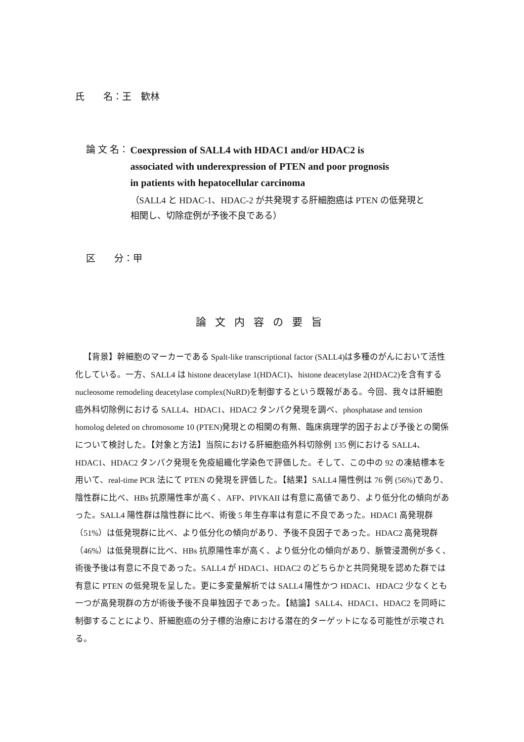氏　　名：王　歓林
論 文 名：
Coexpression of SALL4 with HDAC1 and/or HDAC2 is
associated with underexpression of PTEN and poor prognosis
in patients with hepatocellular carcinoma
（SALL4 と HDAC-1、HDAC-2 が共発現する肝細胞癌は PTEN の低発現と
相関し、切除症例が予後不良である）
区　　分：甲
論文内容の要旨
【背景】幹細胞のマーカーである Spalt-like transcriptional factor (SALL4)は多種のがんにおいて活性化している。一方、SALL4 は histone deacetylase 1(HDAC1)、histone deacetylase 2(HDAC2)を含有する nucleosome remodeling deacetylase complex(NuRD)を制御するという既報がある。今回、我々は肝細胞癌外科切除例における SALL4、HDAC1、HDAC2 タンパク発現を調べ、phosphatase and tension homolog deleted on chromosome 10 (PTEN)発現との相関の有無、臨床病理学的因子および予後との関係について検討した。【対象と方法】当院における肝細胞癌外科切除例 135 例における SALL4、HDAC1、HDAC2 タンパク発現を免疫組織化学染色で評価した。そして、この中の 92 の凍結標本を用いて、real-time PCR 法にて PTEN の発現を評価した。【結果】SALL4 陽性例は 76 例 (56%)であり、陰性群に比べ、HBs 抗原陽性率が高く、AFP、PIVKAII は有意に高値であり、より低分化の傾向があった。SALL4 陽性群は陰性群に比べ、術後 5 年生存率は有意に不良であった。HDAC1 高発現群（51%）は低発現群に比べ、より低分化の傾向があり、予後不良因子であった。HDAC2 高発現群（46%）は低発現群に比べ、HBs 抗原陽性率が高く、より低分化の傾向があり、脈管浸潤例が多く、術後予後は有意に不良であった。SALL4 が HDAC1、HDAC2 のどちらかと共同発現を認めた群では有意に PTEN の低発現を呈した。更に多変量解析では SALL4 陽性かつ HDAC1、HDAC2 少なくとも一つが高発現群の方が術後予後不良単独因子であった。【結論】SALL4、HDAC1、HDAC2 を同時に制御することにより、肝細胞癌の分子標的治療における潜在的ターゲットになる可能性が示唆される。